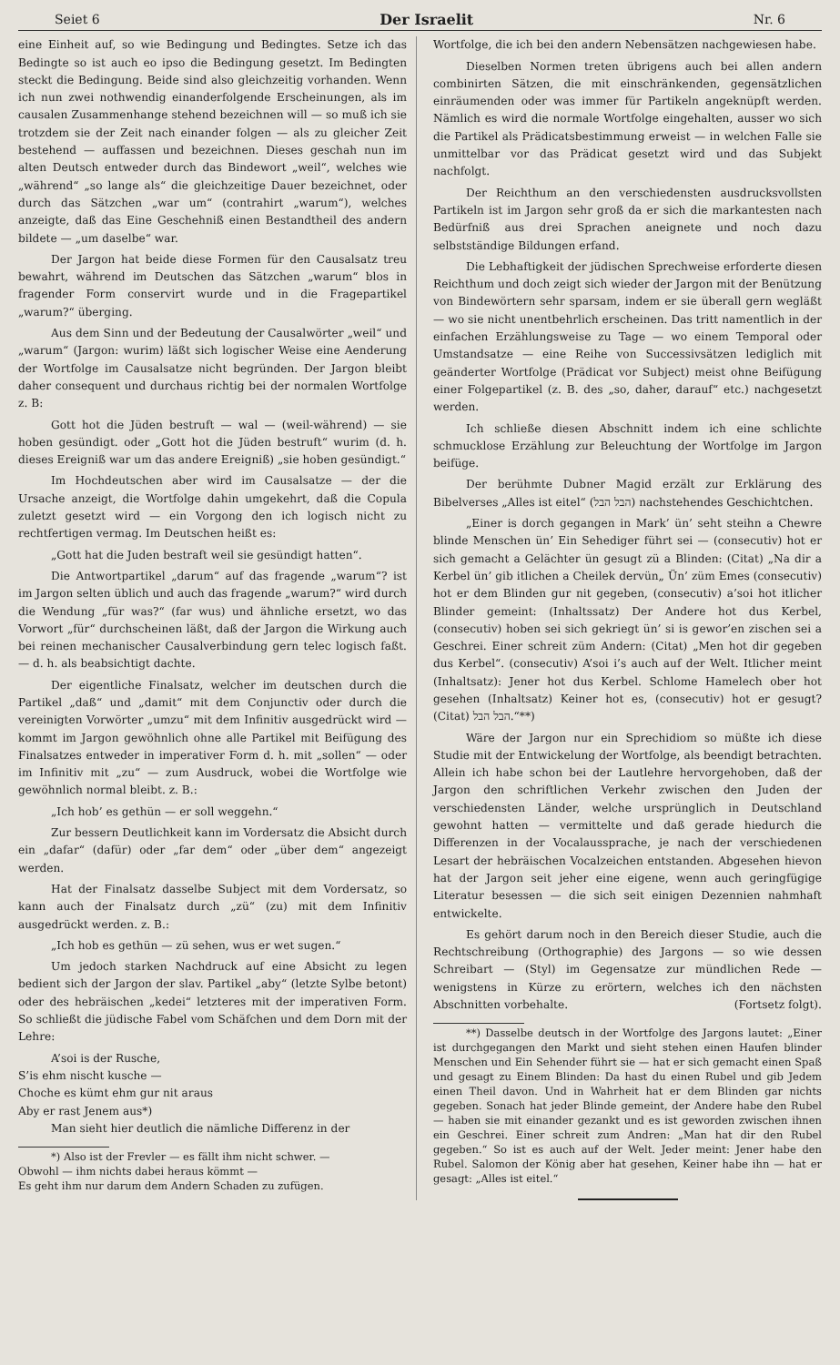Seiet 6 Der Israelit Nr. 6
eine Einheit auf, so wie Bedingung und Bedingtes. Setze ich das Bedingte so ist auch eo ipso die Bedingung gesetzt. Im Bedingten steckt die Bedingung. Beide sind also gleichzeitig vorhanden. Wenn ich nun zwei nothwendig einanderfolgende Erscheinungen, als im causalen Zusammenhange stehend bezeichnen will — so muß ich sie trotzdem sie der Zeit nach einander folgen — als zu gleicher Zeit bestehend — auffassen und bezeichnen. Dieses geschah nun im alten Deutsch entweder durch das Bindewort „weil“, welches wie „während“ „so lange als“ die gleichzeitige Dauer bezeichnet, oder durch das Sätzchen „war um“ (contrahirt „warum“), welches anzeigte, daß das Eine Geschehniß einen Bestandtheil des andern bildete — „um daselbe“ war.
Der Jargon hat beide diese Formen für den Causalsatz treu bewahrt, während im Deutschen das Sätzchen „warum“ blos in fragender Form conservirt wurde und in die Fragepartikel „warum?“ überging.
Aus dem Sinn und der Bedeutung der Causalwörter „weil“ und „warum“ (Jargon: wurim) läßt sich logischer Weise eine Aenderung der Wortfolge im Causalsatze nicht begründen. Der Jargon bleibt daher consequent und durchaus richtig bei der normalen Wortfolge z. B:
Gott hot die Jüden bestruft — wal — (weil-während) — sie hoben gesündigt. oder „Gott hot die Jüden bestruft“ wurim (d. h. dieses Ereigniß war um das andere Ereigniß) „sie hoben gesündigt.“
Im Hochdeutschen aber wird im Causalsatze — der die Ursache anzeigt, die Wortfolge dahin umgekehrt, daß die Copula zuletzt gesetzt wird — ein Vorgong den ich logisch nicht zu rechtfertigen vermag. Im Deutschen heißt es:
„Gott hat die Juden bestraft weil sie gesündigt hatten“.
Die Antwortpartikel „darum“ auf das fragende „warum“? ist im Jargon selten üblich und auch das fragende „warum?“ wird durch die Wendung „für was?“ (far wus) und ähnliche ersetzt, wo das Vorwort „für“ durchscheinen läßt, daß der Jargon die Wirkung auch bei reinen mechanischer Causalverbindung gern telec logisch faßt. — d. h. als beabsichtigt dachte.
Der eigentliche Finalsatz, welcher im deutschen durch die Partikel „daß“ und „damit“ mit dem Conjunctiv oder durch die vereinigten Vorwörter „umzu“ mit dem Infinitiv ausgedrückt wird — kommt im Jargon gewöhnlich ohne alle Partikel mit Beifügung des Finalsatzes entweder in imperativer Form d. h. mit „sollen“ — oder im Infinitiv mit „zu“ — zum Ausdruck, wobei die Wortfolge wie gewöhnlich normal bleibt. z. B.:
„Ich hob’ es gethün — er soll weggehn.“
Zur bessern Deutlichkeit kann im Vordersatz die Absicht durch ein „dafar“ (dafür) oder „far dem“ oder „über dem“ angezeigt werden.
Hat der Finalsatz dasselbe Subject mit dem Vordersatz, so kann auch der Finalsatz durch „zü“ (zu) mit dem Infinitiv ausgedrückt werden. z. B.:
„Ich hob es gethün — zü sehen, wus er wet sugen.“
Um jedoch starken Nachdruck auf eine Absicht zu legen bedient sich der Jargon der slav. Partikel „aby“ (letzte Sylbe betont) oder des hebräischen „kedei“ letzteres mit der imperativen Form. So schließt die jüdische Fabel vom Schäfchen und dem Dorn mit der Lehre:
A’soi is der Rusche,
S’is ehm nischt kusche —
Choche es kümt ehm gur nit araus
Aby er rast Jenem aus*)
Man sieht hier deutlich die nämliche Differenz in der
*) Also ist der Frevler — es fällt ihm nicht schwer. —
Obwohl — ihm nichts dabei heraus kömmt —
Es geht ihm nur darum dem Andern Schaden zu zufügen.
Wortfolge, die ich bei den andern Nebensätzen nachgewiesen habe.
Dieselben Normen treten übrigens auch bei allen andern combinirten Sätzen, die mit einschränkenden, gegensätzlichen einräumenden oder was immer für Partikeln angeknüpft werden. Nämlich es wird die normale Wortfolge eingehalten, ausser wo sich die Partikel als Prädicatsbestimmung erweist — in welchen Falle sie unmittelbar vor das Prädicat gesetzt wird und das Subjekt nachfolgt.
Der Reichthum an den verschiedensten ausdrucksvollsten Partikeln ist im Jargon sehr groß da er sich die markantesten nach Bedürfniß aus drei Sprachen aneignete und noch dazu selbstständige Bildungen erfand.
Die Lebhaftigkeit der jüdischen Sprechweise erforderte diesen Reichthum und doch zeigt sich wieder der Jargon mit der Benützung von Bindewörtern sehr sparsam, indem er sie überall gern wegläßt — wo sie nicht unentbehrlich erscheinen. Das tritt namentlich in der einfachen Erzählungsweise zu Tage — wo einem Temporal oder Umstandsatze — eine Reihe von Successivsätzen lediglich mit geänderter Wortfolge (Prädicat vor Subject) meist ohne Beifügung einer Folgepartikel (z. B. des „so, daher, darauf“ etc.) nachgesetzt werden.
Ich schließe diesen Abschnitt indem ich eine schlichte schmucklose Erzählung zur Beleuchtung der Wortfolge im Jargon beifüge.
Der berühmte Dubner Magid erzält zur Erklärung des Bibelverses „Alles ist eitel“ (הבל הבל) nachstehendes Geschichtchen.
„Einer is dorch gegangen in Mark’ ün’ seht steihn a Chewre blinde Menschen ün’ Ein Sehediger führt sei — (consecutiv) hot er sich gemacht a Gelächter ün gesugt zü a Blinden: (Citat) „Na dir a Kerbel ün’ gib itlichen a Cheilek dervün„ Ün’ züm Emes (consecutiv) hot er dem Blinden gur nit gegeben, (consecutiv) a’soi hot itlicher Blinder gemeint: (Inhaltssatz) Der Andere hot dus Kerbel, (consecutiv) hoben sei sich gekriegt ün’ si is gewor’en zischen sei a Geschrei. Einer schreit züm Andern: (Citat) „Men hot dir gegeben dus Kerbel“. (consecutiv) A’soi i’s auch auf der Welt. Itlicher meint (Inhaltsatz): Jener hot dus Kerbel. Schlome Hamelech ober hot gesehen (Inhaltsatz) Keiner hot es, (consecutiv) hot er gesugt? (Citat) הבל הבל.“**)
Wäre der Jargon nur ein Sprechidiom so müßte ich diese Studie mit der Entwickelung der Wortfolge, als beendigt betrachten. Allein ich habe schon bei der Lautlehre hervorgehoben, daß der Jargon den schriftlichen Verkehr zwischen den Juden der verschiedensten Länder, welche ursprünglich in Deutschland gewohnt hatten — vermittelte und daß gerade hiedurch die Differenzen in der Vocalaussprache, je nach der verschiedenen Lesart der hebräischen Vocalzeichen entstanden. Abgesehen hievon hat der Jargon seit jeher eine eigene, wenn auch geringfügige Literatur besessen — die sich seit einigen Dezennien nahmhaft entwickelte.
Es gehört darum noch in den Bereich dieser Studie, auch die Rechtschreibung (Orthographie) des Jargons — so wie dessen Schreibart — (Styl) im Gegensatze zur mündlichen Rede — wenigstens in Kürze zu erörtern, welches ich den nächsten Abschnitten vorbehalte. (Fortsetz folgt).
**) Dasselbe deutsch in der Wortfolge des Jargons lautet: „Einer ist durchgegangen den Markt und sieht stehen einen Haufen blinder Menschen und Ein Sehender führt sie — hat er sich gemacht einen Spaß und gesagt zu Einem Blinden: Da hast du einen Rubel und gib Jedem einen Theil davon. Und in Wahrheit hat er dem Blinden gar nichts gegeben. Sonach hat jeder Blinde gemeint, der Andere habe den Rubel — haben sie mit einander gezankt und es ist geworden zwischen ihnen ein Geschrei. Einer schreit zum Andren: „Man hat dir den Rubel gegeben.“ So ist es auch auf der Welt. Jeder meint: Jener habe den Rubel. Salomon der König aber hat gesehen, Keiner habe ihn — hat er gesagt: „Alles ist eitel.“